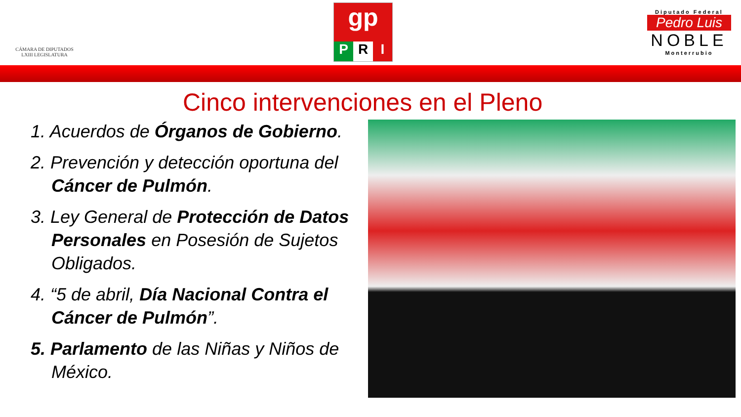CÁMARA DE DIPUTADOS
LXIII LEGISLATURA
gp
P R I
Diputado Federal
Pedro Luis
NOBLE
Monterrubio
Cinco intervenciones en el Pleno
1. Acuerdos de Órganos de Gobierno.
2. Prevención y detección oportuna del Cáncer de Pulmón.
3. Ley General de Protección de Datos Personales en Posesión de Sujetos Obligados.
4. “5 de abril, Día Nacional Contra el Cáncer de Pulmón”.
5. Parlamento de las Niñas y Niños de México.